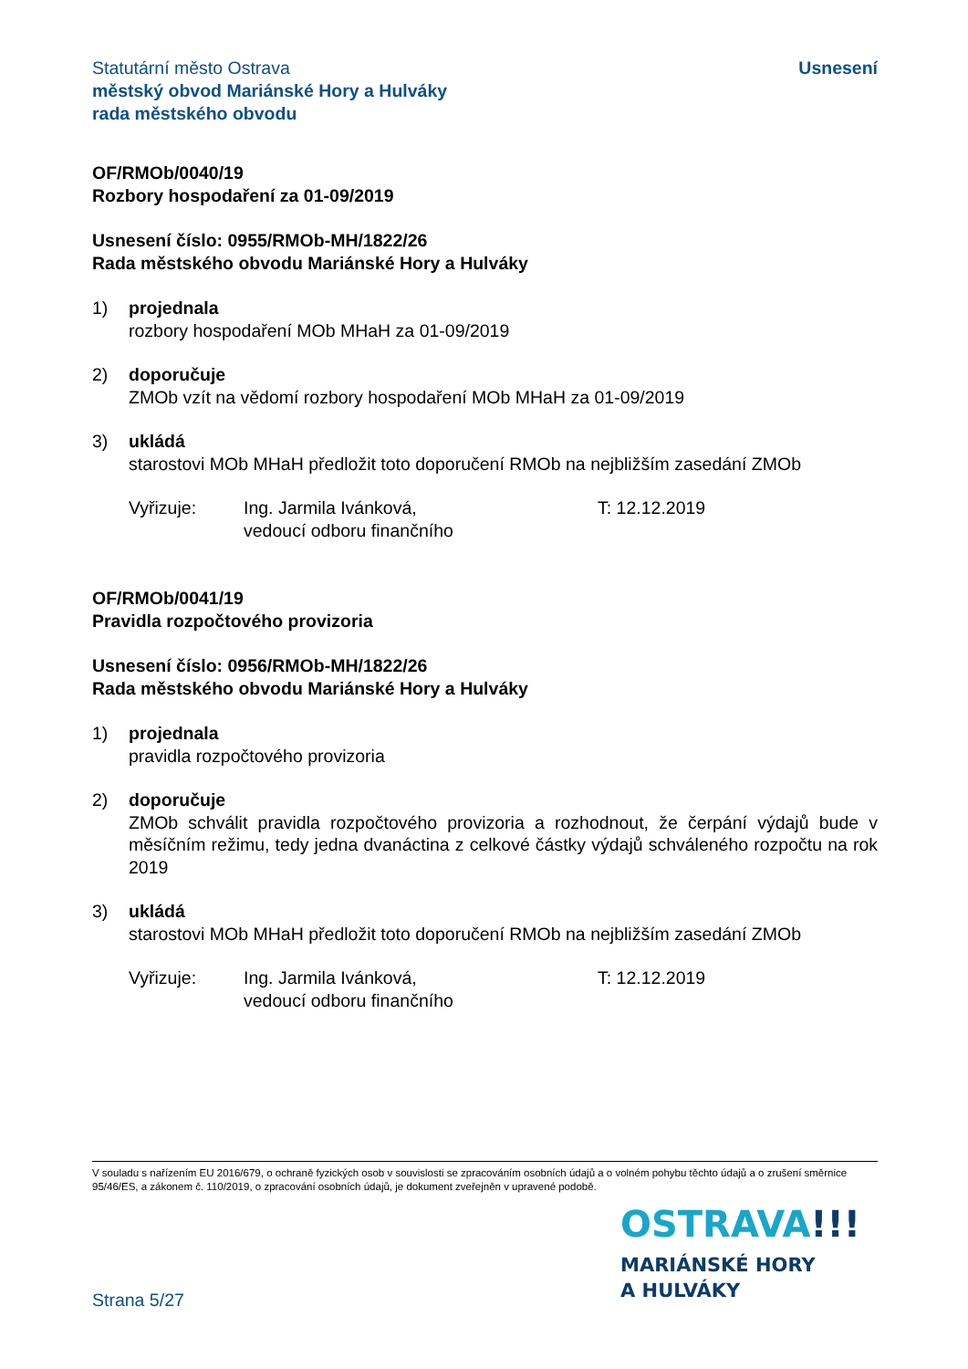Statutární město Ostrava
městský obvod Mariánské Hory a Hulváky
rada městského obvodu
Usnesení
OF/RMOb/0040/19
Rozbory hospodaření za 01-09/2019
Usnesení číslo: 0955/RMOb-MH/1822/26
Rada městského obvodu Mariánské Hory a Hulváky
1) projednala
rozbory hospodaření MOb MHaH za 01-09/2019
2) doporučuje
ZMOb vzít na vědomí rozbory hospodaření MOb MHaH za 01-09/2019
3) ukládá
starostovi MOb MHaH předložit toto doporučení RMOb na nejbližším zasedání ZMOb
Vyřizuje: Ing. Jarmila Ivánková,
vedoucí odboru finančního
T: 12.12.2019
OF/RMOb/0041/19
Pravidla rozpočtového provizoria
Usnesení číslo: 0956/RMOb-MH/1822/26
Rada městského obvodu Mariánské Hory a Hulváky
1) projednala
pravidla rozpočtového provizoria
2) doporučuje
ZMOb schválit pravidla rozpočtového provizoria a rozhodnout, že čerpání výdajů bude v měsíčním režimu, tedy jedna dvanáctina z celkové částky výdajů schváleného rozpočtu na rok 2019
3) ukládá
starostovi MOb MHaH předložit toto doporučení RMOb na nejbližším zasedání ZMOb
Vyřizuje: Ing. Jarmila Ivánková,
vedoucí odboru finančního
T: 12.12.2019
V souladu s nařízením EU 2016/679, o ochraně fyzických osob v souvislosti se zpracováním osobních údajů a o volném pohybu těchto údajů a o zrušení směrnice 95/46/ES, a zákonem č. 110/2019, o zpracování osobních údajů, je dokument zveřejněn v upravené podobě.
Strana 5/27
OSTRAVA!!!
MARIÁNSKÉ HORY
A HULVÁKY